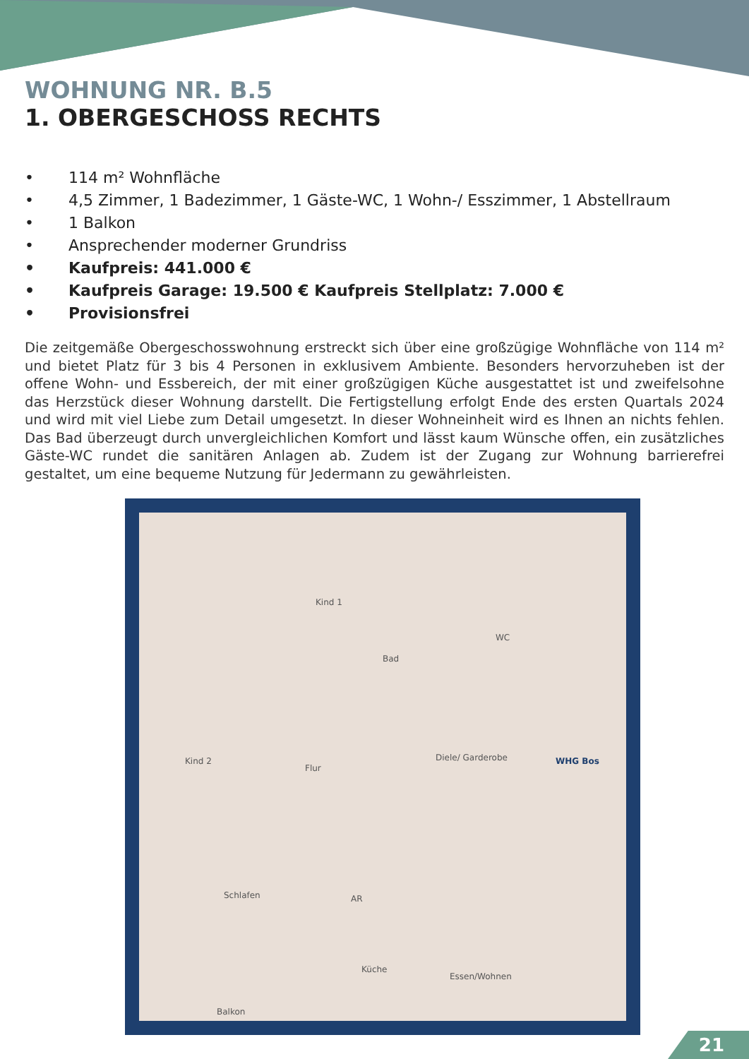WOHNUNG NR. B.5
1. OBERGESCHOSS RECHTS
• 114 m² Wohnfläche
• 4,5 Zimmer, 1 Badezimmer, 1 Gäste-WC, 1 Wohn-/ Esszimmer, 1 Abstellraum
• 1 Balkon
• Ansprechender moderner Grundriss
• Kaufpreis: 441.000 €
• Kaufpreis Garage: 19.500 € Kaufpreis Stellplatz: 7.000 €
• Provisionsfrei
Die zeitgemäße Obergeschosswohnung erstreckt sich über eine großzügige Wohnfläche von 114 m² und bietet Platz für 3 bis 4 Personen in exklusivem Ambiente. Besonders hervorzuheben ist der offene Wohn- und Essbereich, der mit einer großzügigen Küche ausgestattet ist und zweifelsohne das Herzstück dieser Wohnung darstellt. Die Fertigstellung erfolgt Ende des ersten Quartals 2024 und wird mit viel Liebe zum Detail umgesetzt. In dieser Wohneinheit wird es Ihnen an nichts fehlen. Das Bad überzeugt durch unvergleichlichen Komfort und lässt kaum Wünsche offen, ein zusätzliches Gäste-WC rundet die sanitären Anlagen ab. Zudem ist der Zugang zur Wohnung barrierefrei gestaltet, um eine bequeme Nutzung für Jedermann zu gewährleisten.
Kind 1
WC
Bad
Kind 2
Flur
Diele/ Garderobe WHG Bos
Schlafen AR
Küche
Essen/Wohnen
Balkon
21